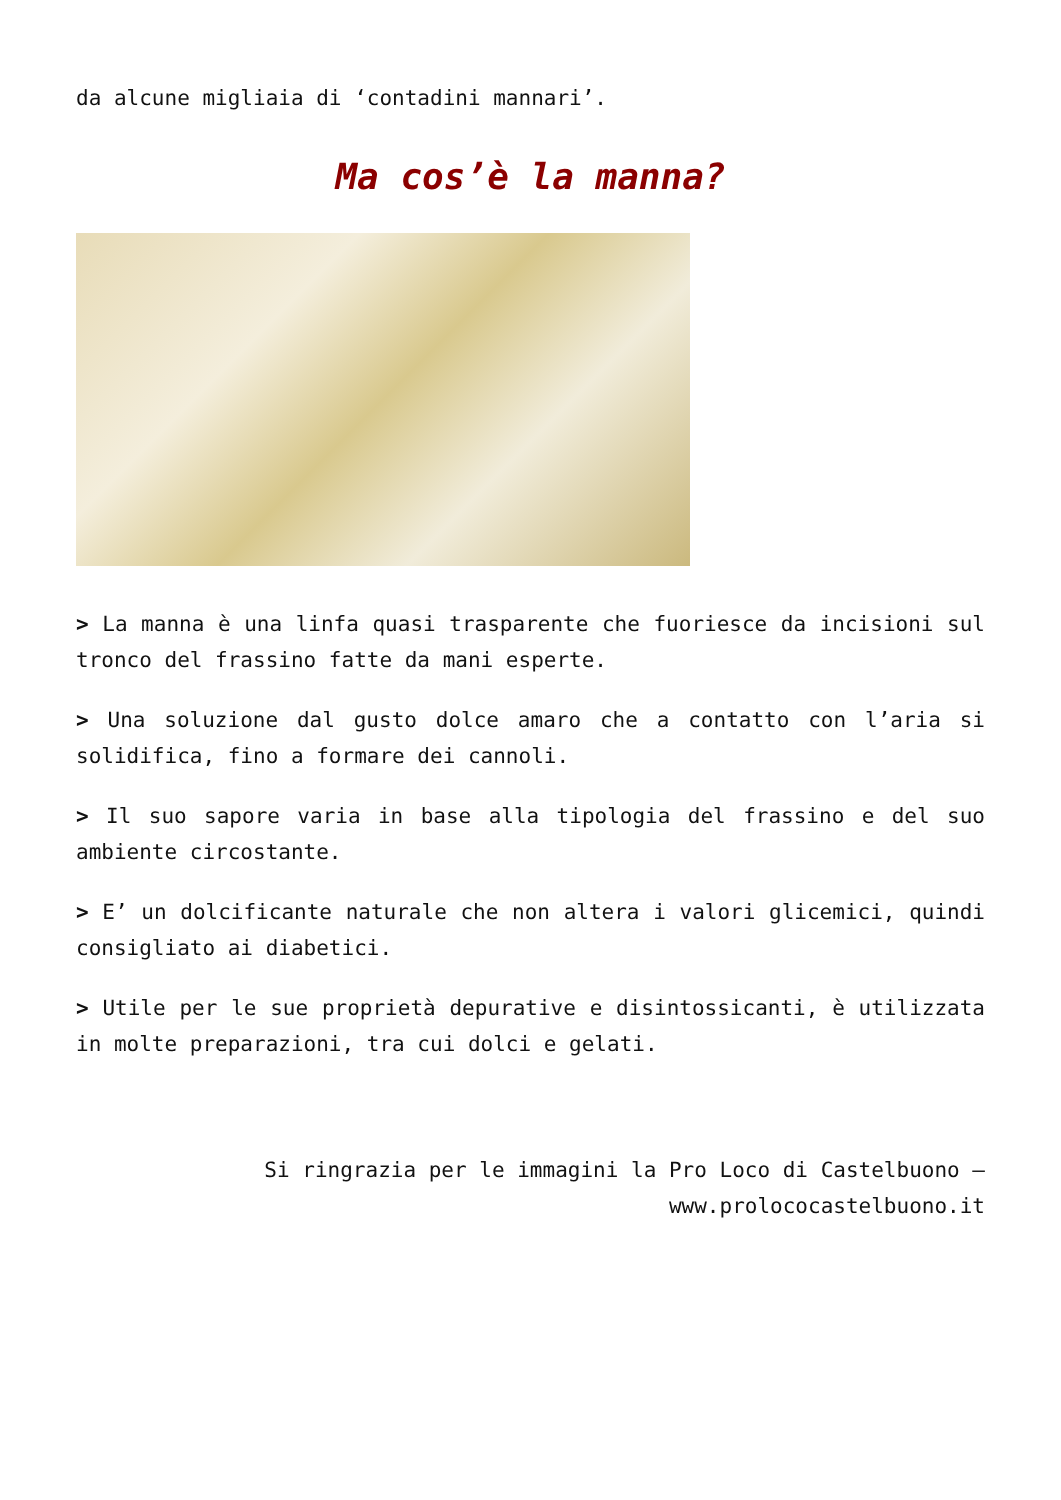da alcune migliaia di ‘contadini mannari’.
Ma cos’è la manna?
> La manna è una linfa quasi trasparente che fuoriesce da incisioni sul tronco del frassino fatte da mani esperte.
> Una soluzione dal gusto dolce amaro che a contatto con l’aria si solidifica, fino a formare dei cannoli.
> Il suo sapore varia in base alla tipologia del frassino e del suo ambiente circostante.
> E’ un dolcificante naturale che non altera i valori glicemici, quindi consigliato ai diabetici.
> Utile per le sue proprietà depurative e disintossicanti, è utilizzata in molte preparazioni, tra cui dolci e gelati.
Si ringrazia per le immagini la Pro Loco di Castelbuono – www.prolococastelbuono.it